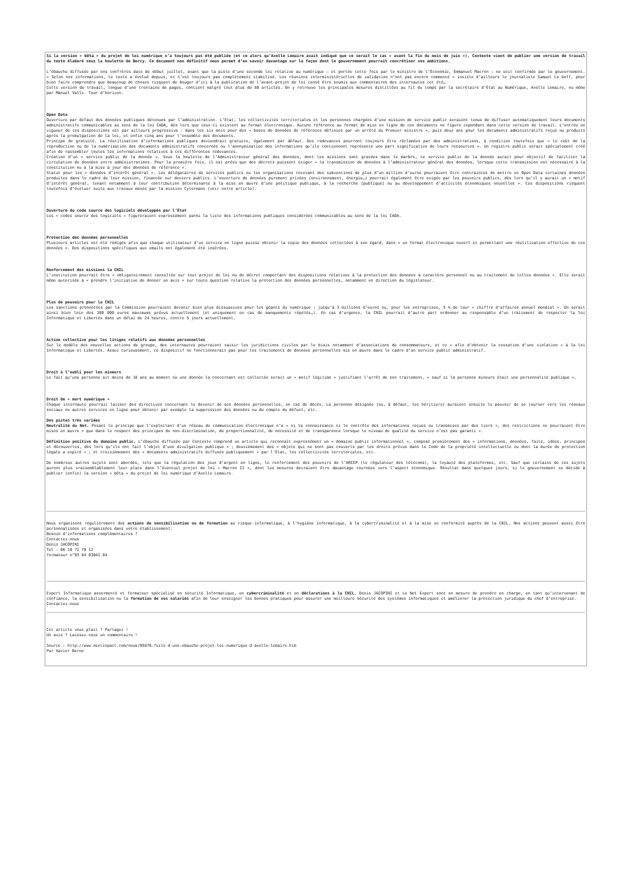Si la version « bêta » du projet de loi numérique n’a toujours pas été publiée (et ce alors qu’Axelle Lemaire avait indiqué que ce serait le cas « avant la fin du mois de juin »), Contexte vient de publier une version de travail du texte élaboré sous la houlette de Bercy. Ce document non définitif nous permet d’en savoir davantage sur la façon dont le gouvernement pourrait concrétiser ses ambitions.
L’ébauche diffusée par nos confrères date de début juillet, avant que la piste d’une seconde loi relative au numérique – et portée cette fois par le ministre de l’Économie, Emmanuel Macron – ne soit confirmée par le gouvernement. « Selon nos informations, le texte a évolué depuis, et n’est toujours pas complètement stabilisé. Les réunions interministérielles de validation n’ont pas encore commencé » insiste d’ailleurs le journaliste Samuel Le Goff, pour bien faire comprendre que beaucoup de choses risquent de bouger d’ici à la publication de l’avant-projet de loi censé être soumis aux commentaires des internautes cet été…
Cette version de travail, longue d’une trentaine de pages, contient malgré tout plus de 80 articles. On y retrouve les principales mesures distillées au fil du temps par la secrétaire d’État au Numérique, Axelle Lemaire, ou même par Manuel Valls. Tour d’horizon.
Open Data
Ouverture par défaut des données publiques détenues par l’administration. L’État, les collectivités territoriales et les personnes chargées d’une mission de service public seraient tenus de diffuser automatiquement leurs documents administratifs communicables au sens de la loi CADA, dès lors que ceux-ci existent au format électronique. Aucune référence au format de mise en ligne de ces documents ne figure cependant dans cette version de travail. L’entrée en vigueur de ces dispositions est par ailleurs progressive : dans les six mois pour des « bases de données de référence définies par un arrêté du Premier ministre », puis deux ans pour les documents administratifs reçus ou produits après la promulgation de la loi, et enfin cinq ans pour l’ensemble des documents.
Principe de gratuité. La réutilisation d’informations publiques deviendrait gratuite, également par défaut. Des redevances pourront toujours être réclamées par des administrations, à condition toutefois que « le coût de la reproduction ou de la numérisation des documents administratifs concernés ou l’anonymisation des informations qu’ils contiennent représente une part significative de leurs ressources ». Un registre public serait spécialement créé afin de rassembler toutes les informations relatives à ces différentes redevances.
Création d’un « service public de la donnée ». Sous la houlette de l’Administrateur général des données, dont les missions sont gravées dans le marbre, ce service public de la donnée aurait pour objectif de faciliter la circulation de données entre administrations. Pour la première fois, il est prévu que des décrets puissent exiger « la transmission de données à l’administrateur général des données, lorsque cette transmission est nécessaire à la constitution ou à la mise à jour des données de référence ».
Statut pour les « données d’intérêt général ». Les délégataires de services publics ou les organisations recevant des subventions de plus d’un million d’euros pourraient être contraintes de mettre en Open Data certaines données produites dans le cadre de leur mission, financée sur deniers publics. L’ouverture de données purement privées (environnement, énergie…) pourrait également être exigée par les pouvoirs publics, dès lors qu’il y aurait un « motif d’intérêt général, tenant notamment à leur contribution déterminante à la mise en œuvre d’une politique publique, à la recherche [publique] ou au développement d’activités économiques nouvelles ». Ces dispositions risquent toutefois d’évoluer suite aux travaux menés par la mission Cytermann (voir notre article).
Ouverture du code source des logiciels développés par l’État
Les « codes source des logiciels » figureraient expressément parmi la liste des informations publiques considérées communicables au sens de la loi CADA.
Protection des données personnelles
Plusieurs articles ont été rédigés afin que chaque utilisateur d’un service en ligne puisse obtenir la copie des données collectées à son égard, dans « un format électronique ouvert et permettant une réutilisation effective de ces données ». Des dispositions spécifiques aux emails ont également été insérées.
Renforcement des missions la CNIL
L’institution pourrait être « obligatoirement consultée sur tout projet de loi ou de décret comportant des dispositions relatives à la protection des données à caractère personnel ou au traitement de telles données ». Elle serait même autorisée à « prendre l’initiative de donner un avis » sur toute question relative la protection des données personnelles, notamment en direction du législateur.
Plus de pouvoirs pour la CNIL
Les sanctions prononcées par la Commission pourraient devenir bien plus dissuasives pour les géants du numérique : jusqu’à 3 millions d’euros ou, pour les entreprises, 5 % de leur « chiffre d’affaires annuel mondial ». On serait ainsi bien loin des 300 000 euros maximums prévus actuellement (et uniquement en cas de manquements répétés…). En cas d’urgence, la CNIL pourrait d’autre part ordonner au responsable d’un traitement de respecter la loi Informatique et Libertés dans un délai de 24 heures, contre 5 jours actuellement.
Action collective pour les litiges relatifs aux données personnelles
Sur le modèle des nouvelles actions de groupe, des internautes pourraient saisir les juridictions civiles par le biais notamment d’associations de consommateurs, et ce « afin d’obtenir la cessation d’une violation » à la loi Informatique et Libertés. Assez curieusement, ce dispositif ne fonctionnerait pas pour les traitements de données personnelles mis en œuvre dans le cadre d’un service public administratif.
Droit à l’oubli pour les mineurs
Le fait qu’une personne ait moins de 18 ans au moment où une donnée la concernant est collectée serait un « motif légitime » justifiant l’arrêt de son traitement, « sauf si la personne mineure était une personnalité publique ».
Droit de « mort numérique »
Chaque internaute pourrait laisser des directives concernant le devenir de ses données personnelles, en cas de décès. La personne désignée (ou, à défaut, les héritiers) auraient ensuite le pouvoir de se tourner vers les réseaux sociaux ou autres services en ligne pour obtenir par exemple la suppression des données ou du compte du défunt, etc.
Des pistes très variées
Neutralité du Net. Posant le principe que l’exploitant d’un réseau de communication électronique n’a « ni la connaissance ni le contrôle des informations reçues ou transmises par des tiers », des restrictions ne pourraient être mises en œuvre « que dans le respect des principes de non-discrimination, de proportionnalité, de nécessité et de transparence lorsque le niveau de qualité du service n’est pas garanti ».
Définition positive du domaine public. L’ébauche diffusée par Contexte comprend un article qui reconnaît expressément un « domaine public informationnel », composé premièrement des « informations, données, faits, idées, principes et découvertes, dès lors qu’ils ont fait l’objet d’une divulgation publique » ; deuxièmement des « objets qui ne sont pas couverts par les droits prévus dans le Code de la propriété intellectuelle ou dont la durée de protection légale a expiré » ; et troisièmement des « documents administratifs diffusés publiquement » par l’État, les collectivités territoriales, etc.
De nombreux autres sujets sont abordés, tels que la régulation des jeux d’argent en ligne, le renforcement des pouvoirs de l’ARCEP (le régulateur des télécoms), la loyauté des plateformes, etc. Sauf que certains de ces sujets auront plus vraisemblablement leur place dans l’éventuel projet de loi « Macron II », dont les mesures devraient être davantage tournées vers l’aspect économique. Résultat dans quelques jours, si le gouvernement se décide à publier (enfin) la version « bêta » du projet de loi numérique d’Axelle Lemaire.
Nous organisons régulièrement des actions de sensibilisation ou de formation au risque informatique, à l’hygiène informatique, à la cybercriminalité et à la mise en conformité auprès de la CNIL. Nos actions peuvent aussi être personnalisées et organisées dans votre établissement.
Besoin d’informations complémentaires ?
Contactez-nous
Denis JACOPINI
Tel : 06 19 71 79 12
formateur n°93 84 03041 84
Expert Informatique assermenté et formateur spécialisé en sécurité Informatique, en cybercriminalité et en déclarations à la CNIL, Denis JACOPINI et Le Net Expert sont en mesure de prendre en charge, en tant qu’intervenant de confiance, la sensibilisation ou la formation de vos salariés afin de leur enseigner les bonnes pratiques pour assurer une meilleure sécurité des systèmes informatiques et améliorer la protection juridique du chef d’entreprise.
Contactez-nous
Cet article vous plait ? Partagez !
Un avis ? Laissez-nous un commentaire !
Source : http://www.nextinpact.com/news/95876-fuite-d-une-ebauche-projet-loi-numerique-d-axelle-lemaire.htm
Par Xavier Berne